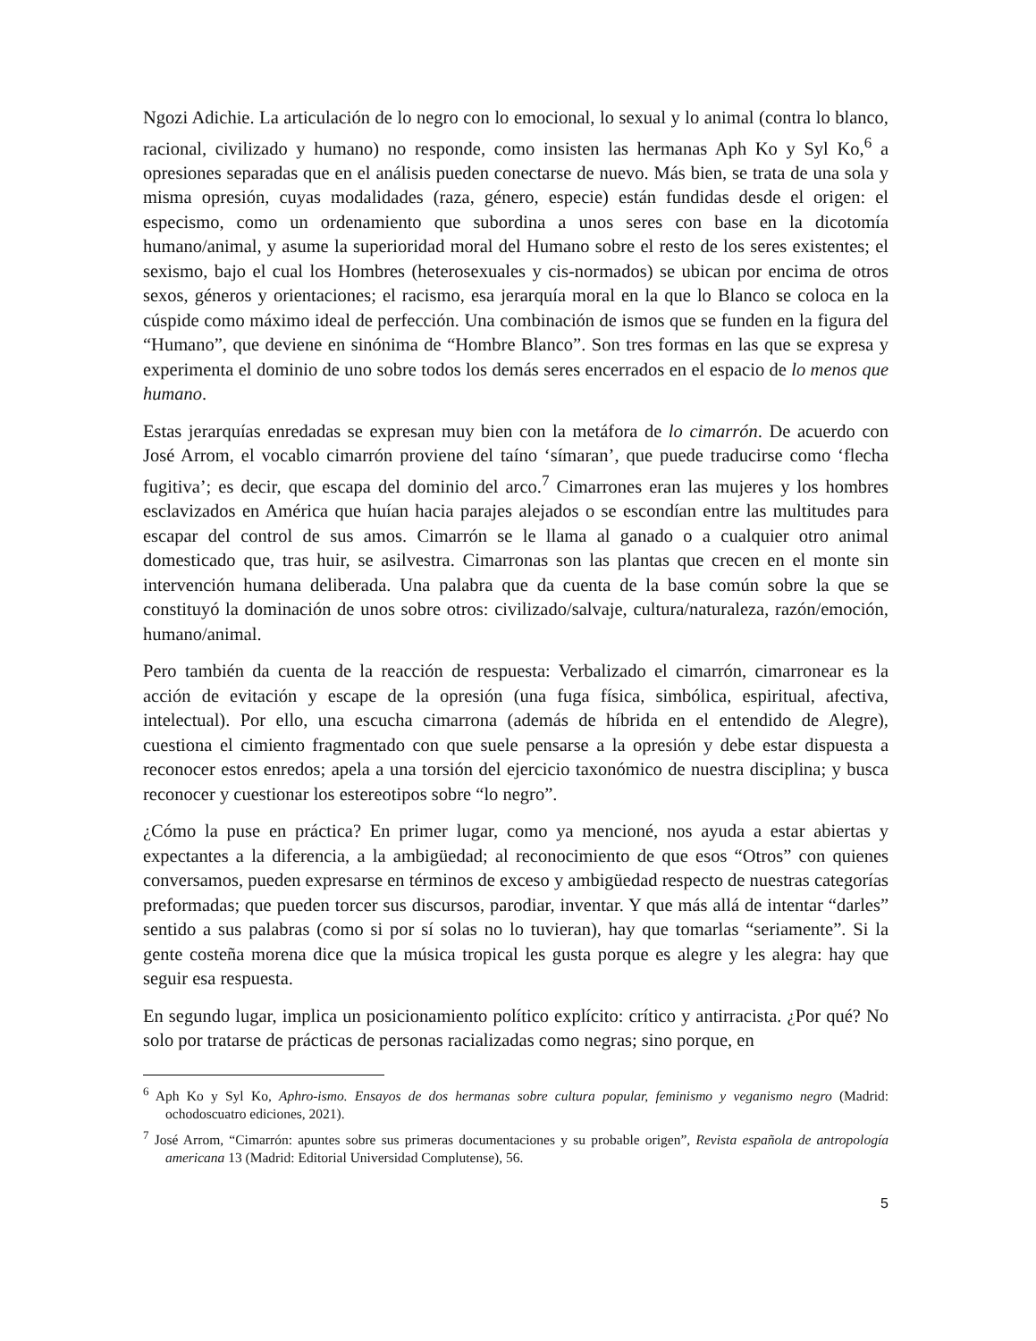Ngozi Adichie. La articulación de lo negro con lo emocional, lo sexual y lo animal (contra lo blanco, racional, civilizado y humano) no responde, como insisten las hermanas Aph Ko y Syl Ko,<sup>6</sup> a opresiones separadas que en el análisis pueden conectarse de nuevo. Más bien, se trata de una sola y misma opresión, cuyas modalidades (raza, género, especie) están fundidas desde el origen: el especismo, como un ordenamiento que subordina a unos seres con base en la dicotomía humano/animal, y asume la superioridad moral del Humano sobre el resto de los seres existentes; el sexismo, bajo el cual los Hombres (heterosexuales y cis-normados) se ubican por encima de otros sexos, géneros y orientaciones; el racismo, esa jerarquía moral en la que lo Blanco se coloca en la cúspide como máximo ideal de perfección. Una combinación de ismos que se funden en la figura del “Humano”, que deviene en sinónima de “Hombre Blanco”. Son tres formas en las que se expresa y experimenta el dominio de uno sobre todos los demás seres encerrados en el espacio de lo menos que humano.
Estas jerarquías enredadas se expresan muy bien con la metáfora de lo cimarrón. De acuerdo con José Arrom, el vocablo cimarrón proviene del taíno ‘símaran’, que puede traducirse como ‘flecha fugitiva’; es decir, que escapa del dominio del arco.<sup>7</sup> Cimarrones eran las mujeres y los hombres esclavizados en América que huían hacia parajes alejados o se escondían entre las multitudes para escapar del control de sus amos. Cimarrón se le llama al ganado o a cualquier otro animal domesticado que, tras huir, se asilvestra. Cimarronas son las plantas que crecen en el monte sin intervención humana deliberada. Una palabra que da cuenta de la base común sobre la que se constituyó la dominación de unos sobre otros: civilizado/salvaje, cultura/naturaleza, razón/emoción, humano/animal.
Pero también da cuenta de la reacción de respuesta: Verbalizado el cimarrón, cimarronear es la acción de evitación y escape de la opresión (una fuga física, simbólica, espiritual, afectiva, intelectual). Por ello, una escucha cimarrona (además de híbrida en el entendido de Alegre), cuestiona el cimiento fragmentado con que suele pensarse a la opresión y debe estar dispuesta a reconocer estos enredos; apela a una torsión del ejercicio taxonómico de nuestra disciplina; y busca reconocer y cuestionar los estereotipos sobre “lo negro”.
¿Cómo la puse en práctica? En primer lugar, como ya mencioné, nos ayuda a estar abiertas y expectantes a la diferencia, a la ambigüedad; al reconocimiento de que esos “Otros” con quienes conversamos, pueden expresarse en términos de exceso y ambigüedad respecto de nuestras categorías preformadas; que pueden torcer sus discursos, parodiar, inventar. Y que más allá de intentar “darles” sentido a sus palabras (como si por sí solas no lo tuvieran), hay que tomarlas “seriamente”. Si la gente costeña morena dice que la música tropical les gusta porque es alegre y les alegra: hay que seguir esa respuesta.
En segundo lugar, implica un posicionamiento político explícito: crítico y antirracista. ¿Por qué? No solo por tratarse de prácticas de personas racializadas como negras; sino porque, en
<sup>6</sup> Aph Ko y Syl Ko, Aphro-ismo. Ensayos de dos hermanas sobre cultura popular, feminismo y veganismo negro (Madrid: ochodoscuatro ediciones, 2021).
<sup>7</sup> José Arrom, “Cimarrón: apuntes sobre sus primeras documentaciones y su probable origen”, Revista española de antropología americana 13 (Madrid: Editorial Universidad Complutense), 56.
5